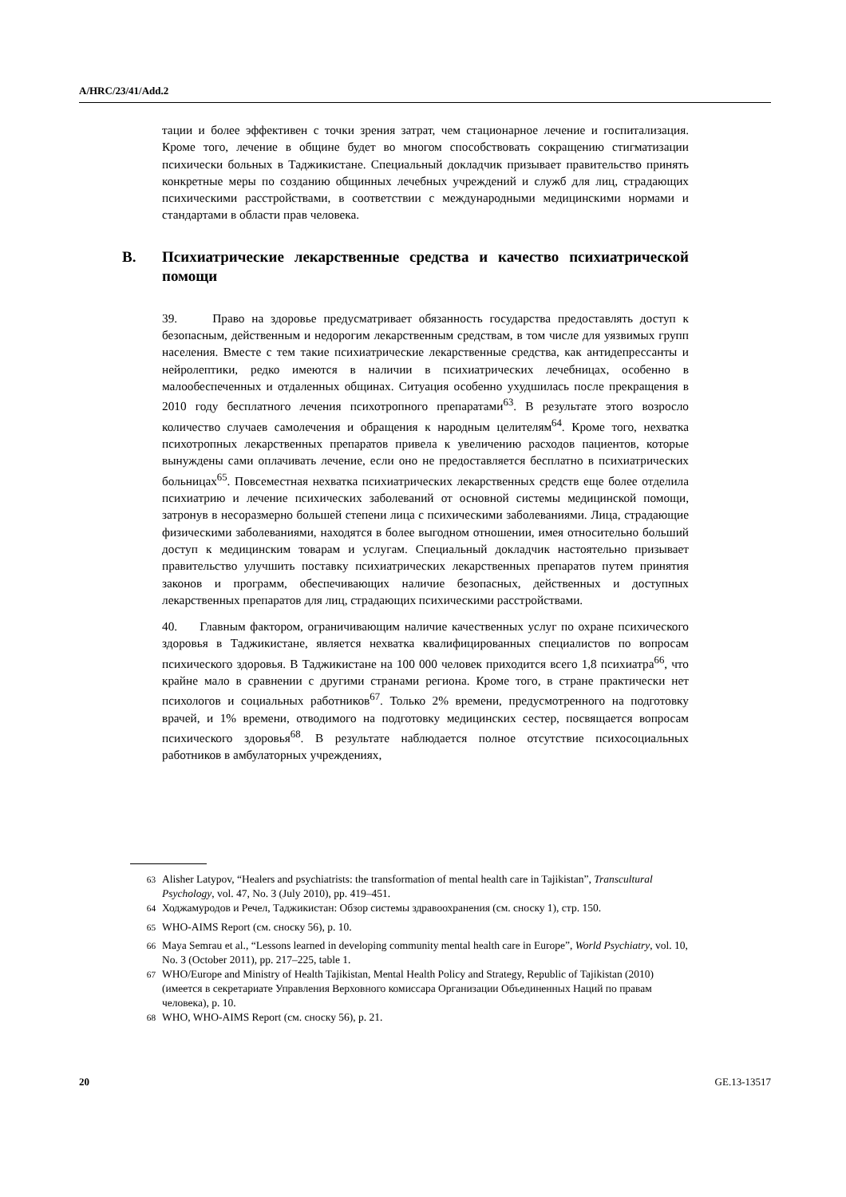A/HRC/23/41/Add.2
тации и более эффективен с точки зрения затрат, чем стационарное лечение и госпитализация. Кроме того, лечение в общине будет во многом способствовать сокращению стигматизации психически больных в Таджикистане. Специальный докладчик призывает правительство принять конкретные меры по созданию общинных лечебных учреждений и служб для лиц, страдающих психическими расстройствами, в соответствии с международными медицинскими нормами и стандартами в области прав человека.
B. Психиатрические лекарственные средства и качество психиатрической помощи
39. Право на здоровье предусматривает обязанность государства предоставлять доступ к безопасным, действенным и недорогим лекарственным средствам, в том числе для уязвимых групп населения. Вместе с тем такие психиатрические лекарственные средства, как антидепрессанты и нейролептики, редко имеются в наличии в психиатрических лечебницах, особенно в малообеспеченных и отдаленных общинах. Ситуация особенно ухудшилась после прекращения в 2010 году бесплатного лечения психотропного препаратами<sup>63</sup>. В результате этого возросло количество случаев самолечения и обращения к народным целителям<sup>64</sup>. Кроме того, нехватка психотропных лекарственных препаратов привела к увеличению расходов пациентов, которые вынуждены сами оплачивать лечение, если оно не предоставляется бесплатно в психиатрических больницах<sup>65</sup>. Повсеместная нехватка психиатрических лекарственных средств еще более отделила психиатрию и лечение психических заболеваний от основной системы медицинской помощи, затронув в несоразмерно большей степени лица с психическими заболеваниями. Лица, страдающие физическими заболеваниями, находятся в более выгодном отношении, имея относительно больший доступ к медицинским товарам и услугам. Специальный докладчик настоятельно призывает правительство улучшить поставку психиатрических лекарственных препаратов путем принятия законов и программ, обеспечивающих наличие безопасных, действенных и доступных лекарственных препаратов для лиц, страдающих психическими расстройствами.
40. Главным фактором, ограничивающим наличие качественных услуг по охране психического здоровья в Таджикистане, является нехватка квалифицированных специалистов по вопросам психического здоровья. В Таджикистане на 100 000 человек приходится всего 1,8 психиатра<sup>66</sup>, что крайне мало в сравнении с другими странами региона. Кроме того, в стране практически нет психологов и социальных работников<sup>67</sup>. Только 2% времени, предусмотренного на подготовку врачей, и 1% времени, отводимого на подготовку медицинских сестер, посвящается вопросам психического здоровья<sup>68</sup>. В результате наблюдается полное отсутствие психосоциальных работников в амбулаторных учреждениях,
<sup>63</sup> Alisher Latypov, “Healers and psychiatrists: the transformation of mental health care in Tajikistan”, Transcultural Psychology, vol. 47, No. 3 (July 2010), pp. 419–451.
<sup>64</sup> Ходжамуродов и Речел, Таджикистан: Обзор системы здравоохранения (см. сноску 1), стр. 150.
<sup>65</sup> WHO-AIMS Report (см. сноску 56), p. 10.
<sup>66</sup> Maya Semrau et al., “Lessons learned in developing community mental health care in Europe”, World Psychiatry, vol. 10, No. 3 (October 2011), pp. 217–225, table 1.
<sup>67</sup> WHO/Europe and Ministry of Health Tajikistan, Mental Health Policy and Strategy, Republic of Tajikistan (2010) (имеется в секретариате Управления Верховного комиссара Организации Объединенных Наций по правам человека), p. 10.
<sup>68</sup> WHO, WHO-AIMS Report (см. сноску 56), p. 21.
20 GE.13-13517